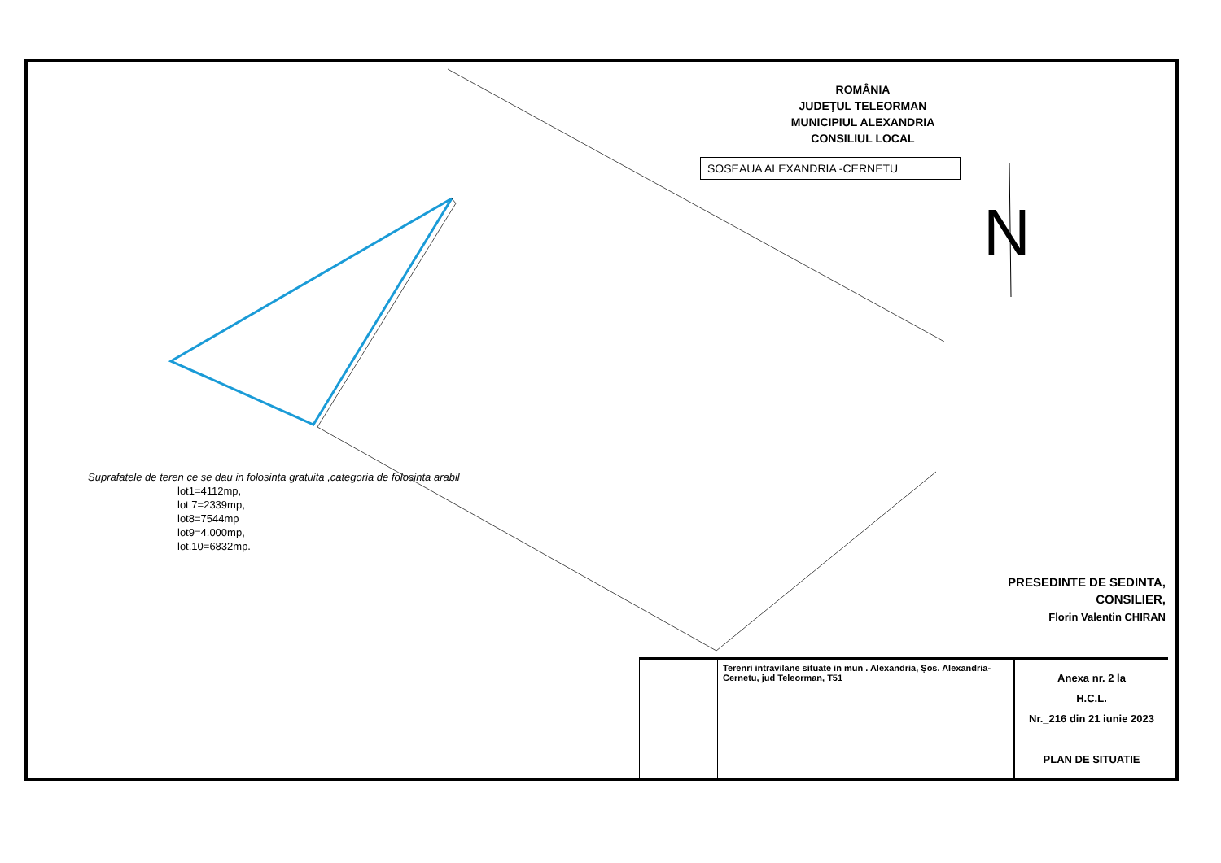ROMÂNIA
JUDEŢUL TELEORMAN
MUNICIPIUL ALEXANDRIA
CONSILIUL LOCAL
SOSEAUA ALEXANDRIA -CERNETU
N
Suprafatele de teren ce se dau in folosinta gratuita ,categoria de folosinta arabil
lot1=4112mp,
lot 7=2339mp,
lot8=7544mp
lot9=4.000mp,
lot.10=6832mp.
PRESEDINTE DE SEDINTA,
CONSILIER,
Florin Valentin CHIRAN
Terenri intravilane situate in mun . Alexandria, Șos. Alexandria-Cernetu, jud Teleorman, T51
Anexa nr. 2 la
H.C.L.
Nr._216 din 21 iunie 2023
PLAN DE SITUATIE